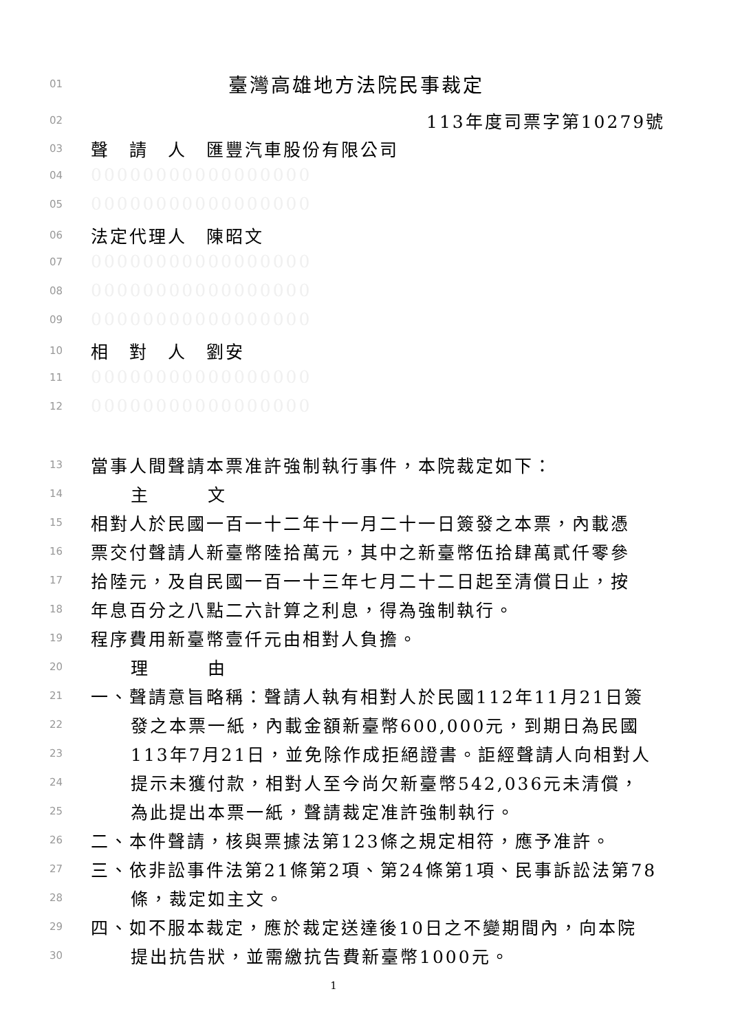01 臺灣高雄地方法院民事裁定
02 113年度司票字第10279號
03 聲　請　人　匯豐汽車股份有限公司
04 00000000000000000
05 00000000000000000
06 法定代理人　陳昭文
07 00000000000000000
08 00000000000000000
09 00000000000000000
10 相　對　人　劉安
11 00000000000000000
12 00000000000000000
13 當事人間聲請本票准許強制執行事件，本院裁定如下：
14 主　　　文
15 相對人於民國一百一十二年十一月二十一日簽發之本票，內載憑
16 票交付聲請人新臺幣陸拾萬元，其中之新臺幣伍拾肆萬貳仟零參
17 拾陸元，及自民國一百一十三年七月二十二日起至清償日止，按
18 年息百分之八點二六計算之利息，得為強制執行。
19 程序費用新臺幣壹仟元由相對人負擔。
20 理　　　由
21 一、聲請意旨略稱：聲請人執有相對人於民國112年11月21日簽
22 發之本票一紙，內載金額新臺幣600,000元，到期日為民國
23 113年7月21日，並免除作成拒絕證書。詎經聲請人向相對人
24 提示未獲付款，相對人至今尚欠新臺幣542,036元未清償，
25 為此提出本票一紙，聲請裁定准許強制執行。
26 二、本件聲請，核與票據法第123條之規定相符，應予准許。
27 三、依非訟事件法第21條第2項、第24條第1項、民事訴訟法第78
28 條，裁定如主文。
29 四、如不服本裁定，應於裁定送達後10日之不變期間內，向本院
30 提出抗告狀，並需繳抗告費新臺幣1000元。
1